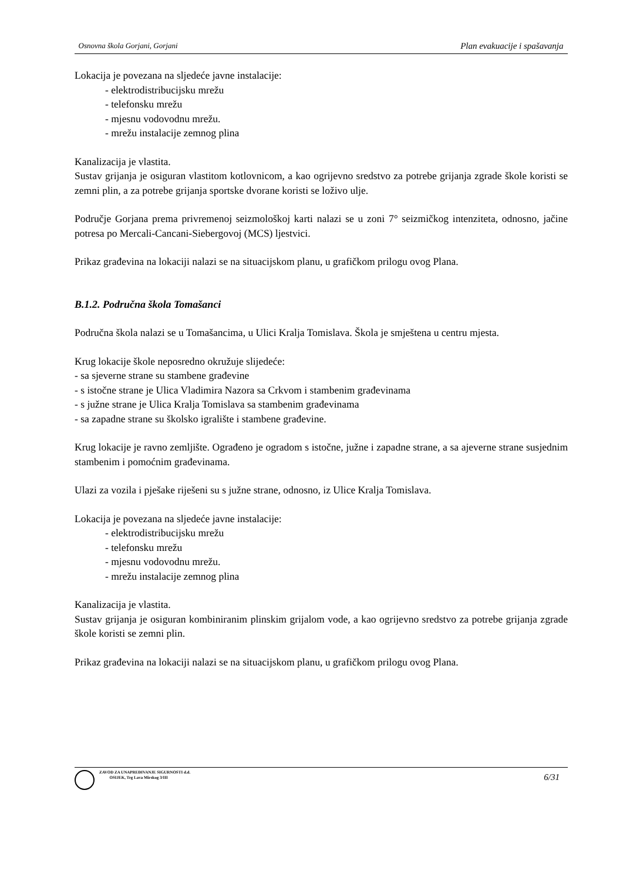Osnovna škola Gorjani, Gorjani Plan evakuacije i spašavanja
Lokacija je povezana na sljedeće javne instalacije:
- elektrodistribucijsku mrežu
- telefonsku mrežu
- mjesnu vodovodnu mrežu.
- mrežu instalacije zemnog plina
Kanalizacija je vlastita.
Sustav grijanja je osiguran vlastitom kotlovnicom, a kao ogrijevno sredstvo za potrebe grijanja zgrade škole koristi se zemni plin, a za potrebe grijanja sportske dvorane koristi se loživo ulje.
Područje Gorjana prema privremenoj seizmološkoj karti nalazi se u zoni 7° seizmičkog intenziteta, odnosno, jačine potresa po Mercali-Cancani-Siebergovoj (MCS) ljestvici.
Prikaz građevina na lokaciji nalazi se na situacijskom planu, u grafičkom prilogu ovog Plana.
B.1.2. Područna škola Tomašanci
Područna škola nalazi se u Tomašancima, u Ulici Kralja Tomislava. Škola je smještena u centru mjesta.
Krug lokacije škole neposredno okružuje slijedeće:
- sa sjeverne strane su stambene građevine
- s istočne strane je Ulica Vladimira Nazora sa Crkvom i stambenim građevinama
- s južne strane je Ulica Kralja Tomislava sa stambenim građevinama
- sa zapadne strane su školsko igralište i stambene građevine.
Krug lokacije je ravno zemljište. Ograđeno je ogradom s istočne, južne i zapadne strane, a sa ajeverne strane susjednim stambenim i pomoćnim građevinama.
Ulazi za vozila i pješake riješeni su s južne strane, odnosno, iz Ulice Kralja Tomislava.
Lokacija je povezana na sljedeće javne instalacije:
- elektrodistribucijsku mrežu
- telefonsku mrežu
- mjesnu vodovodnu mrežu.
- mrežu instalacije zemnog plina
Kanalizacija je vlastita.
Sustav grijanja je osiguran kombiniranim plinskim grijalom vode, a kao ogrijevno sredstvo za potrebe grijanja zgrade škole koristi se zemni plin.
Prikaz građevina na lokaciji nalazi se na situacijskom planu, u grafičkom prilogu ovog Plana.
ZAVOD ZA UNAPREĐIVANJE SIGURNOSTI d.d.
OSIJEK, Trg Lava Mirskog 3/III
6/31